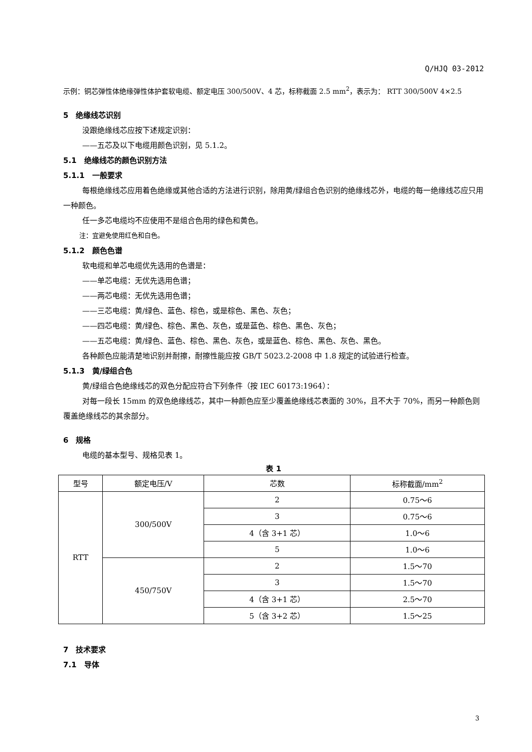Q/HJQ 03-2012
示例：铜芯弹性体绝缘弹性体护套软电缆、额定电压 300/500V、4 芯，标称截面 2.5 mm<sup>2</sup>，表示为： RTT 300/500V 4×2.5
5　绝缘线芯识别
没跟绝缘线芯应按下述规定识别：
——五芯及以下电缆用颜色识别，见 5.1.2。
5.1　绝缘线芯的颜色识别方法
5.1.1　一般要求
每根绝缘线芯应用着色绝缘或其他合适的方法进行识别，除用黄/绿组合色识别的绝缘线芯外，电缆的每一绝缘线芯应只用一种颜色。
任一多芯电缆均不应使用不是组合色用的绿色和黄色。
注：宜避免使用红色和白色。
5.1.2　颜色色谱
软电缆和单芯电缆优先选用的色谱是：
——单芯电缆：无优先选用色谱；
——两芯电缆：无优先选用色谱；
——三芯电缆：黄/绿色、蓝色、棕色，或是棕色、黑色、灰色；
——四芯电缆：黄/绿色、棕色、黑色、灰色，或是蓝色、棕色、黑色、灰色；
——五芯电缆：黄/绿色、蓝色、棕色、黑色、灰色，或是蓝色、棕色、黑色、灰色、黑色。
各种颜色应能清楚地识别并耐擦，耐擦性能应按 GB/T 5023.2-2008 中 1.8 规定的试验进行检查。
5.1.3　黄/绿组合色
黄/绿组合色绝缘线芯的双色分配应符合下列条件（按 IEC 60173:1964）：
对每一段长 15mm 的双色绝缘线芯，其中一种颜色应至少覆盖绝缘线芯表面的 30%，且不大于 70%，而另一种颜色则覆盖绝缘线芯的其余部分。
6　规格
电缆的基本型号、规格见表 1。
表 1
| 型号 | 额定电压/V | 芯数 | 标称截面/mm<sup>2</sup> |
| --- | --- | --- | --- |
| RTT | 300/500V | 2 | 0.75～6 |
| | | 3 | 0.75～6 |
| | | 4（含 3+1 芯） | 1.0～6 |
| | | 5 | 1.0～6 |
| | 450/750V | 2 | 1.5～70 |
| | | 3 | 1.5～70 |
| | | 4（含 3+1 芯） | 2.5～70 |
| | | 5（含 3+2 芯） | 1.5～25 |
7　技术要求
7.1　导体
3